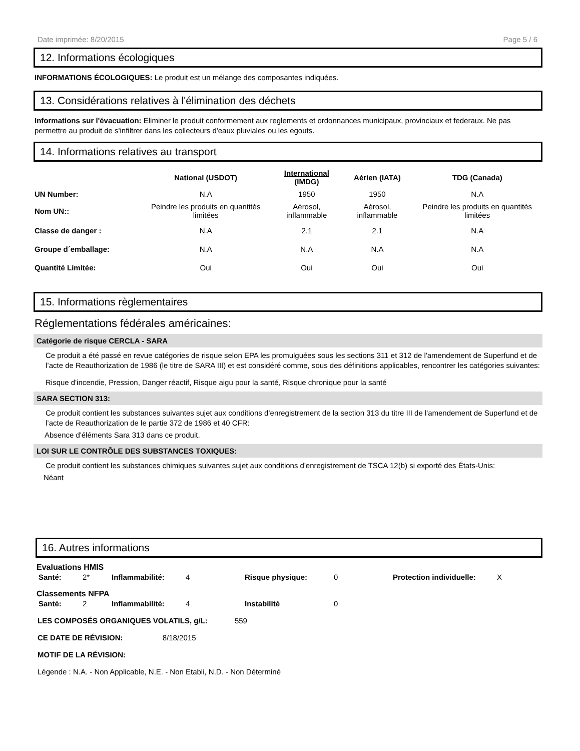Date imprimée: 8/20/2015 Page 5 / 6
12. Informations écologiques
INFORMATIONS ÉCOLOGIQUES: Le produit est un mélange des composantes indiquées.
13. Considérations relatives à l'élimination des déchets
Informations sur l'évacuation: Eliminer le produit conformement aux reglements et ordonnances municipaux, provinciaux et federaux. Ne pas permettre au produit de s'infiltrer dans les collecteurs d'eaux pluviales ou les egouts.
14. Informations relatives au transport
| | National (USDOT) | International (IMDG) | Aérien (IATA) | TDG (Canada) |
| UN Number: | N.A | 1950 | 1950 | N.A |
| Nom UN:: | Peindre les produits en quantités limitées | Aérosol, inflammable | Aérosol, inflammable | Peindre les produits en quantités limitées |
| Classe de danger : | N.A | 2.1 | 2.1 | N.A |
| Groupe d´emballage: | N.A | N.A | N.A | N.A |
| Quantité Limitée: | Oui | Oui | Oui | Oui |
15. Informations règlementaires
Réglementations fédérales américaines:
Catégorie de risque CERCLA - SARA
Ce produit a été passé en revue catégories de risque selon EPA les promulguées sous les sections 311 et 312 de l'amendement de Superfund et de l’acte de Reauthorization de 1986 (le titre de SARA III) et est considéré comme, sous des définitions applicables, rencontrer les catégories suivantes:
Risque d'incendie, Pression, Danger réactif, Risque aigu pour la santé, Risque chronique pour la santé
SARA SECTION 313:
Ce produit contient les substances suivantes sujet aux conditions d’enregistrement de la section 313 du titre III de l'amendement de Superfund et de l’acte de Reauthorization de le partie 372 de 1986 et 40 CFR:
Absence d'éléments Sara 313 dans ce produit.
LOI SUR LE CONTRÔLE DES SUBSTANCES TOXIQUES:
Ce produit contient les substances chimiques suivantes sujet aux conditions d'enregistrement de TSCA 12(b) si exporté des États-Unis:
Néant
16. Autres informations
Evaluations HMIS
| Santé: | 2* | Inflammabilité: | 4 | Risque physique: | 0 | Protection individuelle: | X |
Classements NFPA
| Santé: | 2 | Inflammabilité: | 4 | Instabilité | 0 |
LES COMPOSÉS ORGANIQUES VOLATILS, g/L: 559
CE DATE DE RÉVISION: 8/18/2015
MOTIF DE LA RÉVISION:
Légende : N.A. - Non Applicable, N.E. - Non Etabli, N.D. - Non Déterminé